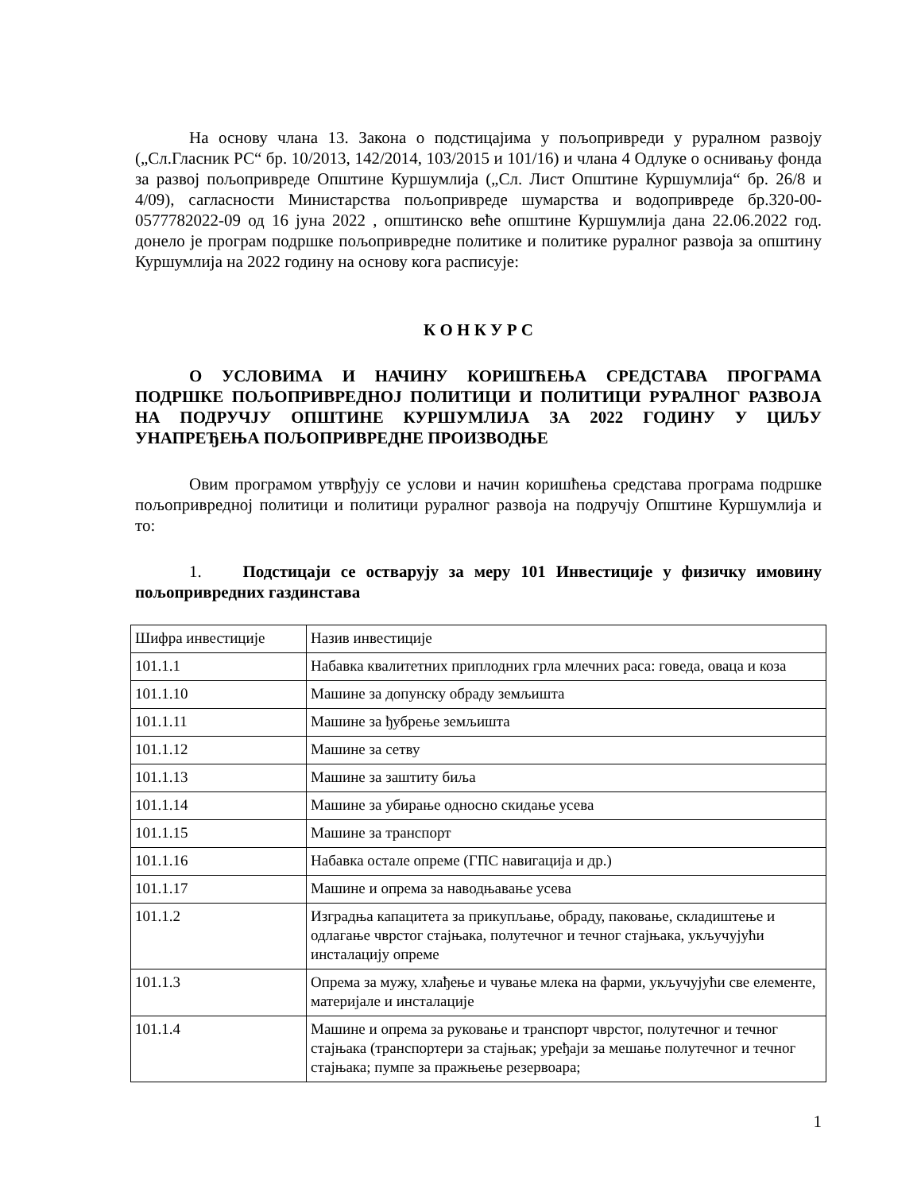На основу члана 13. Закона о подстицајима у пољопривреди у руралном развоју („Сл.Гласник РС“ бр. 10/2013, 142/2014, 103/2015 и 101/16) и члана 4 Одлуке о оснивању фонда за развој пољопривреде Општине Куршумлија („Сл. Лист Општине Куршумлија“ бр. 26/8 и 4/09), сагласности Министарства пољопривреде шумарства и водопривреде бр.320-00-0577782022-09 од 16 јуна 2022 , општинско веће општине Куршумлија дана 22.06.2022 год. донело је програм подршке пољопривредне политике и политике руралног развоја за општину Куршумлија на 2022 годину на основу кога расписује:
К О Н К У Р С
О УСЛОВИМА И НАЧИНУ КОРИШЋЕЊА СРЕДСТАВА ПРОГРАМА ПОДРШКЕ ПОЉОПРИВРЕДНОЈ ПОЛИТИЦИ И ПОЛИТИЦИ РУРАЛНОГ РАЗВОЈА НА ПОДРУЧЈУ ОПШТИНЕ КУРШУМЛИЈА ЗА 2022 ГОДИНУ У ЦИЉУ УНАПРЕЂЕЊА ПОЉОПРИВРЕДНЕ ПРОИЗВОДЊЕ
Овим програмом утврђују се услови и начин коришћења средстава програма подршке пољопривредној политици и политици руралног развоја на подручју Општине Куршумлија и то:
1. Подстицаји се остварују за меру 101 Инвестиције у физичку имовину пољопривредних газдинстава
| Шифра инвестиције | Назив инвестиције |
| 101.1.1 | Набавка квалитетних приплодних грла млечних раса: говеда, оваца и коза |
| 101.1.10 | Машине за допунску обраду земљишта |
| 101.1.11 | Машине за ђубрење земљишта |
| 101.1.12 | Машине за сетву |
| 101.1.13 | Машине за заштиту биља |
| 101.1.14 | Машине за убирање односно скидање усева |
| 101.1.15 | Машине за транспорт |
| 101.1.16 | Набавка остале опреме (ГПС навигација и др.) |
| 101.1.17 | Машине и опрема за наводњавање усева |
| 101.1.2 | Изградња капацитета за прикупљање, обраду, паковање, складиштење и одлагање чврстог стајњака, полутечног и течног стајњака, укључујући инсталацију опреме |
| 101.1.3 | Опрема за мужу, хлађење и чување млека на фарми, укључујући све елементе, материјале и инсталације |
| 101.1.4 | Машине и опрема за руковање и транспорт чврстог, полутечног и течног стајњака (транспортери за стајњак; уређаји за мешање полутечног и течног стајњака; пумпе за пражњење резервоара; |
1